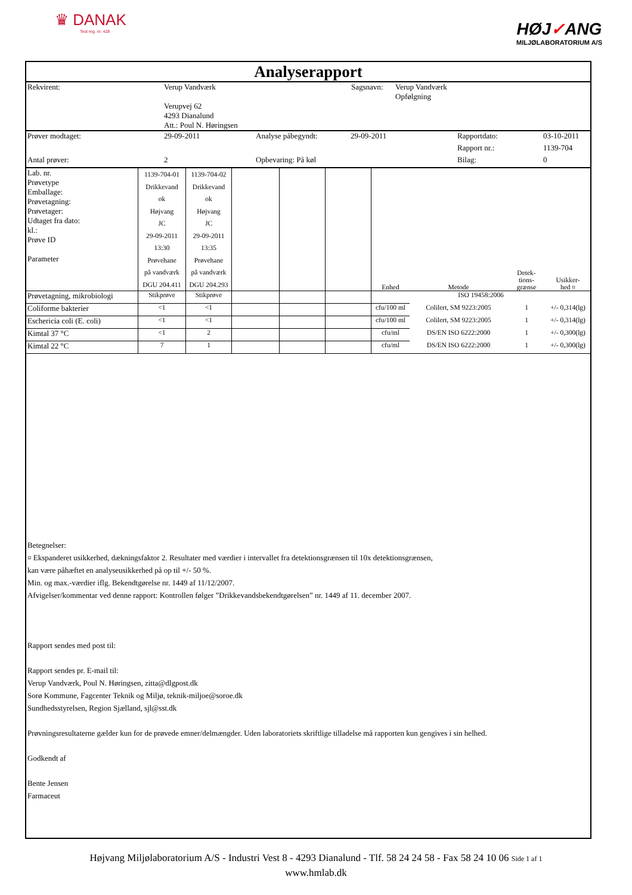♛ DANAK
Test reg. nr. 428
HØJ✓ANG
MILJØLABORATORIUM A/S
Analyserapport
| Rekvirent: | Verup Vandværk | Sagsnavn: | Verup Vandværk Opfølgning |
| | Verupvej 62 4293 Dianalund Att.: Poul N. Høringsen | | |
| Prøver modtaget: | 29-09-2011 | Analyse påbegyndt: | 29-09-2011 | Rapportdato: | 03-10-2011 |
| | | | | Rapport nr.: | 1139-704 |
| Antal prøver: | 2 | Opbevaring: På køl | | Bilag: | 0 |
| Lab. nr. Prøvetype Emballage: Prøvetagning: Prøvetager: Udtaget fra dato: kl.: Prøve ID Parameter | 1139-704-01 Drikkevand ok Højvang JC 29-09-2011 13:30 Prøvehane på vandværk DGU 204.411 | 1139-704-02 Drikkevand ok Højvang JC 29-09-2011 13:35 Prøvehane på vandværk DGU 204.293 | | | | Enhed | Metode | Detek- tions- grænse | Usikker- hed ¤ |
| Prøvetagning, mikrobiologi | Stikprøve | Stikprøve | | | | ISO 19458:2006 | | | |
| Coliforme bakterier | <1 | <1 | | | | cfu/100 ml | Colilert, SM 9223:2005 | 1 | +/- 0,314(lg) |
| Eschericia coli (E. coli) | <1 | <1 | | | | cfu/100 ml | Colilert, SM 9223:2005 | 1 | +/- 0,314(lg) |
| Kimtal 37 °C | <1 | 2 | | | | cfu/ml | DS/EN ISO 6222:2000 | 1 | +/- 0,300(lg) |
| Kimtal 22 °C | 7 | 1 | | | | cfu/ml | DS/EN ISO 6222:2000 | 1 | +/- 0,300(lg) |
Betegnelser:
¤ Ekspanderet usikkerhed, dækningsfaktor 2. Resultater med værdier i intervallet fra detektionsgrænsen til 10x detektionsgrænsen,
kan være påhæftet en analyseusikkerhed på op til +/- 50 %.
Min. og max.-værdier iflg. Bekendtgørelse nr. 1449 af 11/12/2007.
Afvigelser/kommentar ved denne rapport: Kontrollen følger ”Drikkevandsbekendtgørelsen” nr. 1449 af 11. december 2007.
Rapport sendes med post til:
Rapport sendes pr. E-mail til:
Verup Vandværk, Poul N. Høringsen, zitta@dlgpost.dk
Sorø Kommune, Fagcenter Teknik og Miljø, teknik-miljoe@soroe.dk
Sundhedsstyrelsen, Region Sjælland, sjl@sst.dk
Prøvningsresultaterne gælder kun for de prøvede emner/delmængder. Uden laboratoriets skriftlige tilladelse må rapporten kun gengives i sin helhed.
Godkendt af
Bente Jensen
Farmaceut
Højvang Miljølaboratorium A/S - Industri Vest 8 - 4293 Dianalund - Tlf. 58 24 24 58 - Fax 58 24 10 06 Side 1 af 1
www.hmlab.dk